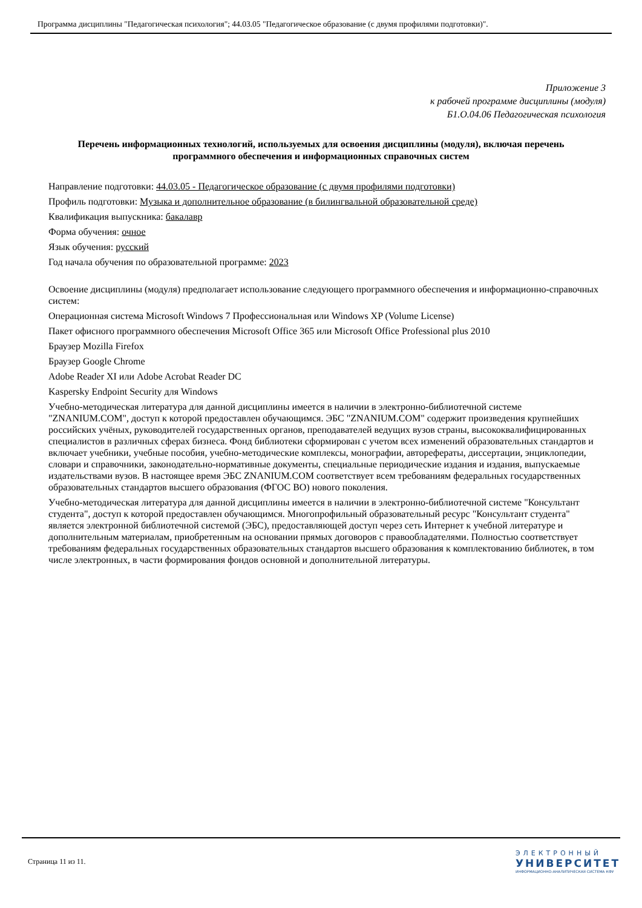Программа дисциплины "Педагогическая психология"; 44.03.05 "Педагогическое образование (с двумя профилями подготовки)".
Приложение 3
к рабочей программе дисциплины (модуля)
Б1.О.04.06 Педагогическая психология
Перечень информационных технологий, используемых для освоения дисциплины (модуля), включая перечень программного обеспечения и информационных справочных систем
Направление подготовки: 44.03.05 - Педагогическое образование (с двумя профилями подготовки)
Профиль подготовки: Музыка и дополнительное образование (в билингвальной образовательной среде)
Квалификация выпускника: бакалавр
Форма обучения: очное
Язык обучения: русский
Год начала обучения по образовательной программе: 2023
Освоение дисциплины (модуля) предполагает использование следующего программного обеспечения и информационно-справочных систем:
Операционная система Microsoft Windows 7 Профессиональная или Windows XP (Volume License)
Пакет офисного программного обеспечения Microsoft Office 365 или Microsoft Office Professional plus 2010
Браузер Mozilla Firefox
Браузер Google Chrome
Adobe Reader XI или Adobe Acrobat Reader DC
Kaspersky Endpoint Security для Windows
Учебно-методическая литература для данной дисциплины имеется в наличии в электронно-библиотечной системе "ZNANIUM.COM", доступ к которой предоставлен обучающимся. ЭБС "ZNANIUM.COM" содержит произведения крупнейших российских учёных, руководителей государственных органов, преподавателей ведущих вузов страны, высококвалифицированных специалистов в различных сферах бизнеса. Фонд библиотеки сформирован с учетом всех изменений образовательных стандартов и включает учебники, учебные пособия, учебно-методические комплексы, монографии, авторефераты, диссертации, энциклопедии, словари и справочники, законодательно-нормативные документы, специальные периодические издания и издания, выпускаемые издательствами вузов. В настоящее время ЭБС ZNANIUM.COM соответствует всем требованиям федеральных государственных образовательных стандартов высшего образования (ФГОС ВО) нового поколения.
Учебно-методическая литература для данной дисциплины имеется в наличии в электронно-библиотечной системе "Консультант студента", доступ к которой предоставлен обучающимся. Многопрофильный образовательный ресурс "Консультант студента" является электронной библиотечной системой (ЭБС), предоставляющей доступ через сеть Интернет к учебной литературе и дополнительным материалам, приобретенным на основании прямых договоров с правообладателями. Полностью соответствует требованиям федеральных государственных образовательных стандартов высшего образования к комплектованию библиотек, в том числе электронных, в части формирования фондов основной и дополнительной литературы.
Страница 11 из 11.
ЭЛЕКТРОННЫЙ
УНИВЕРСИТЕТ
ИНФОРМАЦИОННО-АНАЛИТИЧЕСКАЯ СИСТЕМА КФУ